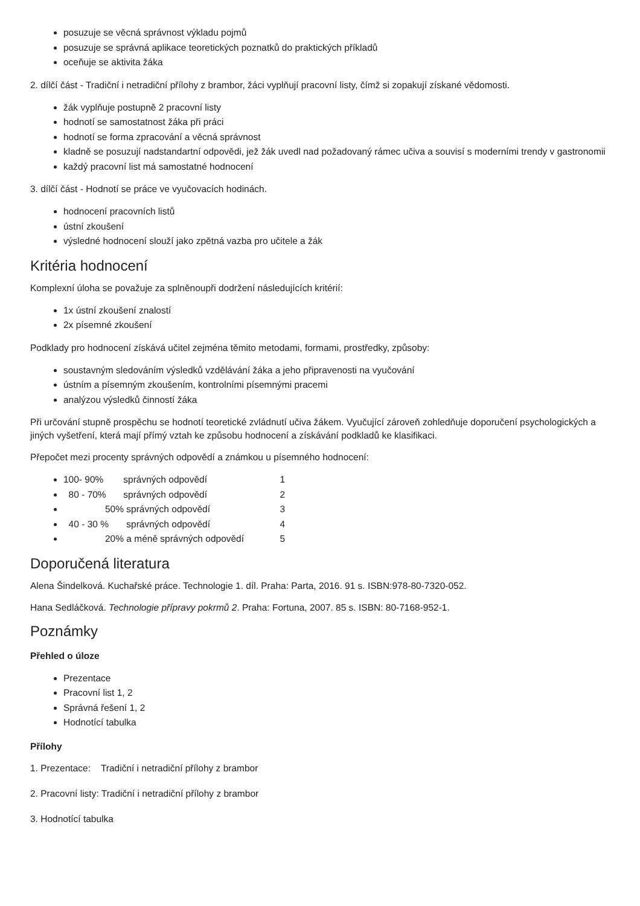posuzuje se věcná správnost výkladu pojmů
posuzuje se správná aplikace teoretických poznatků do praktických příkladů
oceňuje se aktivita žáka
2. dílčí část - Tradiční i netradiční přílohy z brambor, žáci vyplňují pracovní listy, čímž si zopakují získané vědomosti.
žák vyplňuje postupně 2 pracovní listy
hodnotí se samostatnost žáka při práci
hodnotí se forma zpracování a věcná správnost
kladně se posuzují nadstandartní odpovědi, jež žák uvedl nad požadovaný rámec učiva a souvisí s moderními trendy v gastronomii
každý pracovní list má samostatné hodnocení
3. dílčí část - Hodnotí se práce ve vyučovacích hodinách.
hodnocení pracovních listů
ústní zkoušení
výsledné hodnocení slouží jako zpětná vazba pro učitele a žák
Kritéria hodnocení
Komplexní úloha se považuje za splněnoupři dodržení následujících kritérií:
1x ústní zkoušení znalostí
2x písemné zkoušení
Podklady pro hodnocení získává učitel zejména těmito metodami, formami, prostředky, způsoby:
soustavným sledováním výsledků vzdělávání žáka a jeho připravenosti na vyučování
ústním a písemným zkoušením, kontrolními písemnými pracemi
analýzou výsledků činností žáka
Při určování stupně prospěchu se hodnotí teoretické zvládnutí učiva žákem. Vyučující zároveň zohledňuje doporučení psychologických a jiných vyšetření, která mají přímý vztah ke způsobu hodnocení a získávání podkladů ke klasifikaci.
Přepočet mezi procenty správných odpovědí a známkou u písemného hodnocení:
100- 90% správných odpovědí 1
80 - 70% správných odpovědí 2
50% správných odpovědí 3
40 - 30 % správných odpovědí 4
20% a méně správných odpovědí 5
Doporučená literatura
Alena Šindelková. Kuchařské práce. Technologie 1. díl. Praha: Parta, 2016. 91 s. ISBN:978-80-7320-052.
Hana Sedláčková. Technologie přípravy pokrmů 2. Praha: Fortuna, 2007. 85 s. ISBN: 80-7168-952-1.
Poznámky
Přehled o úloze
Prezentace
Pracovní list 1, 2
Správná řešení 1, 2
Hodnotící tabulka
Přílohy
1. Prezentace: Tradiční i netradiční přílohy z brambor
2. Pracovní listy: Tradiční i netradiční přílohy z brambor
3. Hodnotící tabulka